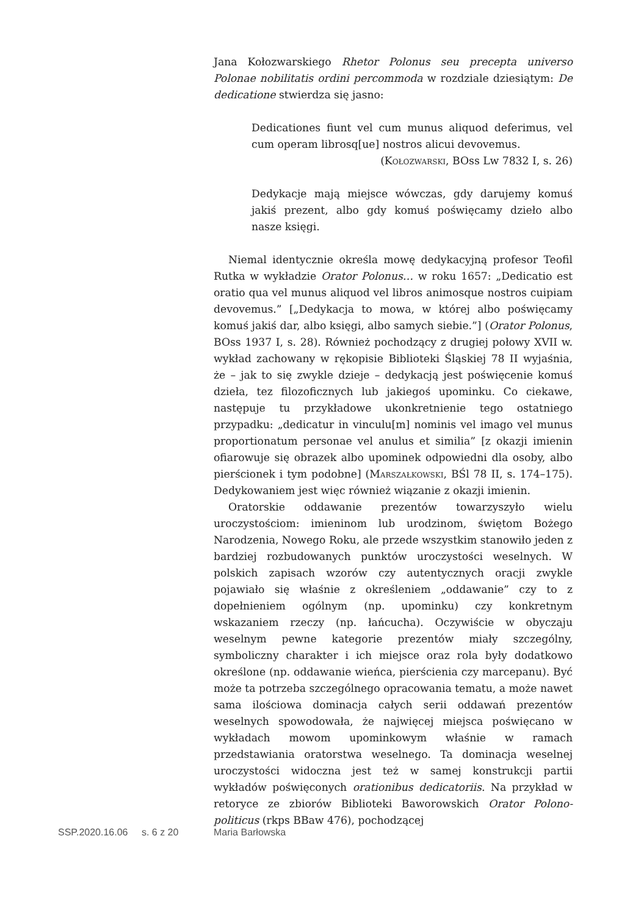Jana Kołozwarskiego Rhetor Polonus seu precepta universo Polonae nobilitatis ordini percommoda w rozdziale dziesiątym: De dedicatione stwierdza się jasno:
Dedicationes fiunt vel cum munus aliquod deferimus, vel cum operam librosq[ue] nostros alicui devovemus.
(Kołozwarski, BOss Lw 7832 I, s. 26)
Dedykacje mają miejsce wówczas, gdy darujemy komuś jakiś prezent, albo gdy komuś poświęcamy dzieło albo nasze księgi.
Niemal identycznie określa mowę dedykacyjną profesor Teofil Rutka w wykładzie Orator Polonus… w roku 1657: „Dedicatio est oratio qua vel munus aliquod vel libros animosque nostros cuipiam devovemus.” [„Dedykacja to mowa, w której albo poświęcamy komuś jakiś dar, albo księgi, albo samych siebie.”] (Orator Polonus, BOss 1937 I, s. 28). Również pochodzący z drugiej połowy XVII w. wykład zachowany w rękopisie Biblioteki Śląskiej 78 II wyjaśnia, że – jak to się zwykle dzieje – dedykacją jest poświęcenie komuś dzieła, tez filozoficznych lub jakiegoś upominku. Co ciekawe, następuje tu przykładowe ukonkretnienie tego ostatniego przypadku: „dedicatur in vinculu[m] nominis vel imago vel munus proportionatum personae vel anulus et similia” [z okazji imienin ofiarowuje się obrazek albo upominek odpowiedni dla osoby, albo pierścionek i tym podobne] (Marszałkowski, BŚl 78 II, s. 174–175). Dedykowaniem jest więc również wiązanie z okazji imienin.
Oratorskie oddawanie prezentów towarzyszyło wielu uroczystościom: imieninom lub urodzinom, świętom Bożego Narodzenia, Nowego Roku, ale przede wszystkim stanowiło jeden z bardziej rozbudowanych punktów uroczystości weselnych. W polskich zapisach wzorów czy autentycznych oracji zwykle pojawiało się właśnie z określeniem „oddawanie” czy to z dopełnieniem ogólnym (np. upominku) czy konkretnym wskazaniem rzeczy (np. łańcucha). Oczywiście w obyczaju weselnym pewne kategorie prezentów miały szczególny, symboliczny charakter i ich miejsce oraz rola były dodatkowo określone (np. oddawanie wieńca, pierścienia czy marcepanu). Być może ta potrzeba szczególnego opracowania tematu, a może nawet sama ilościowa dominacja całych serii oddawań prezentów weselnych spowodowała, że najwięcej miejsca poświęcano w wykładach mowom upominkowym właśnie w ramach przedstawiania oratorstwa weselnego. Ta dominacja weselnej uroczystości widoczna jest też w samej konstrukcji partii wykładów poświęconych orationibus dedicatoriis. Na przykład w retoryce ze zbiorów Biblioteki Baworowskich Orator Polono-politicus (rkps BBaw 476), pochodzącej
SSP.2020.16.06 s. 6 z 20 Maria Barłowska